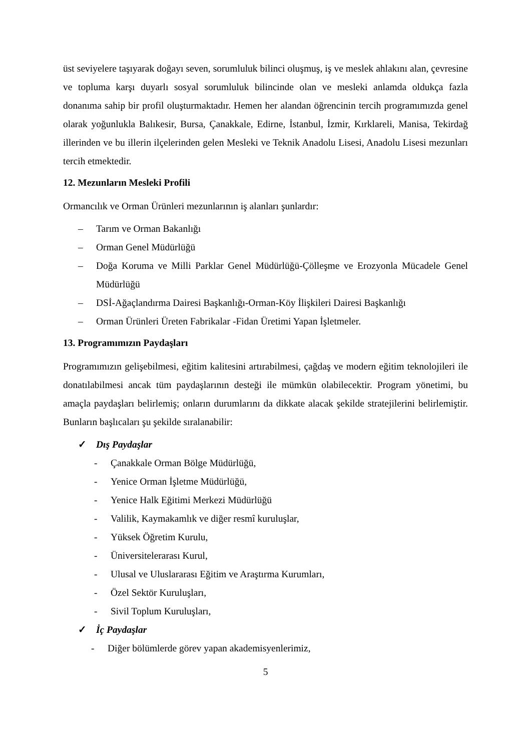üst seviyelere taşıyarak doğayı seven, sorumluluk bilinci oluşmuş, iş ve meslek ahlakını alan, çevresine ve topluma karşı duyarlı sosyal sorumluluk bilincinde olan ve mesleki anlamda oldukça fazla donanıma sahip bir profil oluşturmaktadır. Hemen her alandan öğrencinin tercih programımızda genel olarak yoğunlukla Balıkesir, Bursa, Çanakkale, Edirne, İstanbul, İzmir, Kırklareli, Manisa, Tekirdağ illerinden ve bu illerin ilçelerinden gelen Mesleki ve Teknik Anadolu Lisesi, Anadolu Lisesi mezunları tercih etmektedir.
12. Mezunların Mesleki Profili
Ormancılık ve Orman Ürünleri mezunlarının iş alanları şunlardır:
– Tarım ve Orman Bakanlığı
– Orman Genel Müdürlüğü
– Doğa Koruma ve Milli Parklar Genel Müdürlüğü-Çölleşme ve Erozyonla Mücadele Genel Müdürlüğü
– DSİ-Ağaçlandırma Dairesi Başkanlığı-Orman-Köy İlişkileri Dairesi Başkanlığı
– Orman Ürünleri Üreten Fabrikalar -Fidan Üretimi Yapan İşletmeler.
13. Programımızın Paydaşları
Programımızın gelişebilmesi, eğitim kalitesini artırabilmesi, çağdaş ve modern eğitim teknolojileri ile donatılabilmesi ancak tüm paydaşlarının desteği ile mümkün olabilecektir. Program yönetimi, bu amaçla paydaşları belirlemiş; onların durumlarını da dikkate alacak şekilde stratejilerini belirlemiştir. Bunların başlıcaları şu şekilde sıralanabilir:
✓ Dış Paydaşlar
- Çanakkale Orman Bölge Müdürlüğü,
- Yenice Orman İşletme Müdürlüğü,
- Yenice Halk Eğitimi Merkezi Müdürlüğü
- Valilik, Kaymakamlık ve diğer resmî kuruluşlar,
- Yüksek Öğretim Kurulu,
- Üniversitelerarası Kurul,
- Ulusal ve Uluslararası Eğitim ve Araştırma Kurumları,
- Özel Sektör Kuruluşları,
- Sivil Toplum Kuruluşları,
✓ İç Paydaşlar
- Diğer bölümlerde görev yapan akademisyenlerimiz,
5